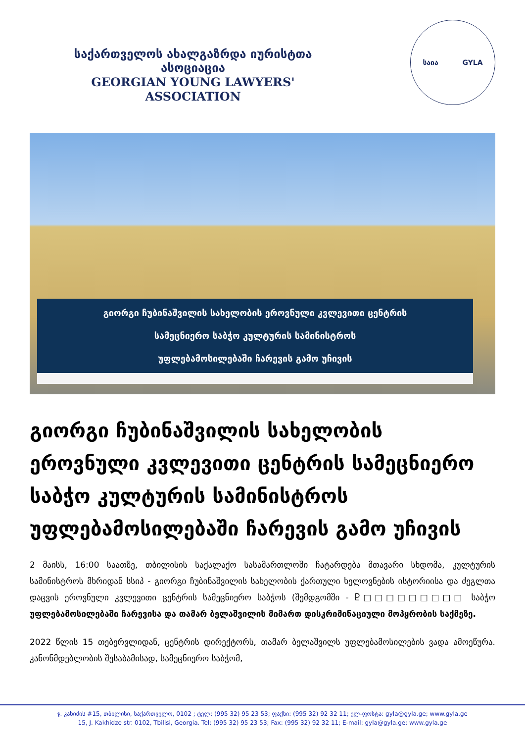საქართველოს ახალგაზრდა იურისტთა ასოციაცია
GEORGIAN YOUNG LAWYERS' ASSOCIATION
საია GYLA
გიორგი ჩუბინაშვილის სახელობის ეროვნული კვლევითი ცენტრის
სამეცნიერო საბჭო კულტურის სამინისტროს
უფლებამოსილებაში ჩარევის გამო უჩივის
გიორგი ჩუბინაშვილის სახელობის ეროვნული კვლევითი ცენტრის სამეცნიერო საბჭო კულტურის სამინისტროს უფლებამოსილებაში ჩარევის გამო უჩივის
2 მაისს, 16:00 საათზე, თბილისის საქალაქო სასამართლოში ჩატარდება მთავარი სხდომა, კულტურის სამინისტროს მხრიდან სსიპ - გიორგი ჩუბინაშვილის სახელობის ქართული ხელოვნების ისტორიისა და ძეგლთა დაცვის ეროვნული კვლევითი ცენტრის სამეცნიერო საბჭოს (შემდგომში - Ⴒ□□□□□□□□□ საბჭო უფლებამოსილებაში ჩარევისა და თამარ ბელაშვილის მიმართ დისკრიმინაციული მოპყრობის საქმეზე.
2022 წლის 15 თებერვლიდან, ცენტრის დირექტორს, თამარ ბელაშვილს უფლებამოსილების ვადა ამოეწურა. კანონმდებლობის შესაბამისად, სამეცნიერო საბჭომ,
ჯ. კახიძის #15, თბილისი, საქართველო, 0102 ; ტელ: (995 32) 95 23 53; ფაქსი: (995 32) 92 32 11; ელ-ფოსტა: gyla@gyla.ge; www.gyla.ge
15, J. Kakhidze str. 0102, Tbilisi, Georgia. Tel: (995 32) 95 23 53; Fax: (995 32) 92 32 11; E-mail: gyla@gyla.ge; www.gyla.ge